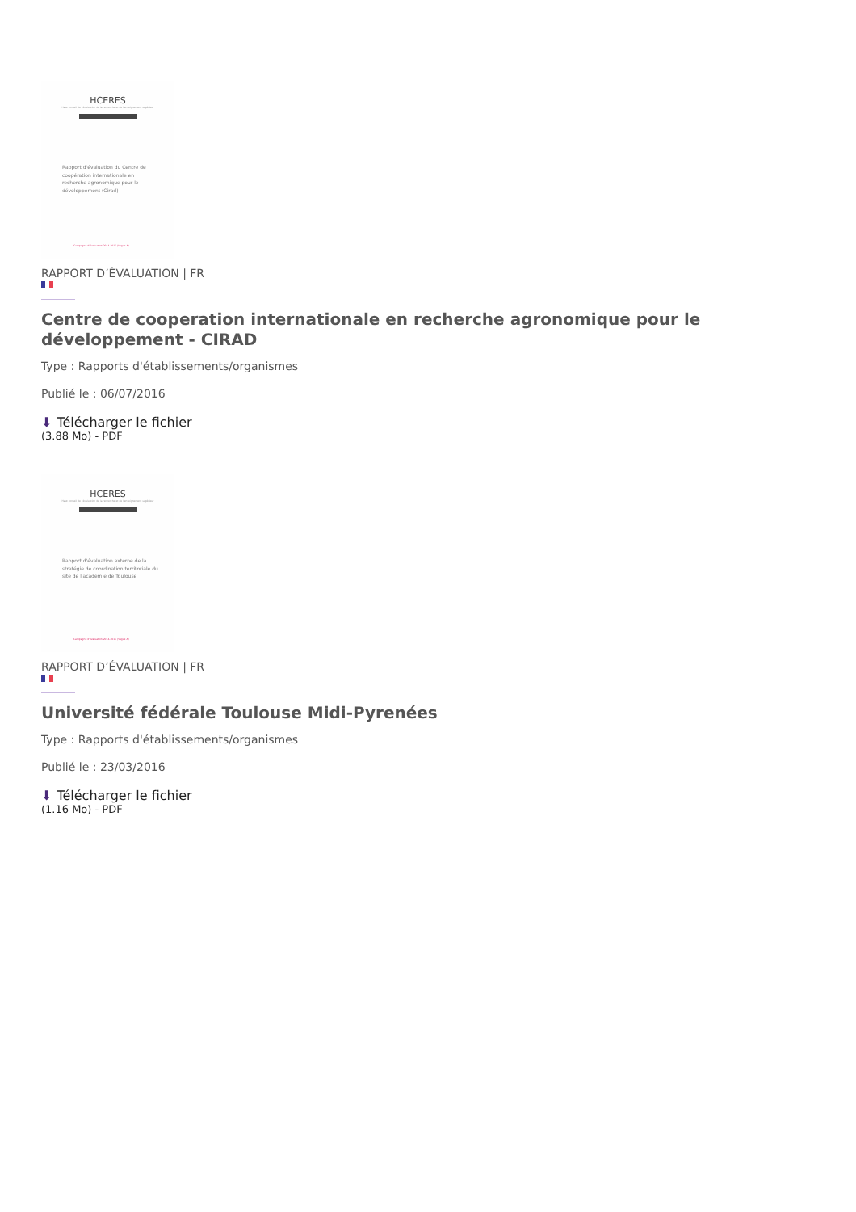HCERES
Haut conseil de l'évaluation de la recherche et de l'enseignement supérieur
Rapport d'évaluation du Centre de coopération internationale en recherche agronomique pour le développement (Cirad)
Campagne d'évaluation 2014-2015 (Vague A)
RAPPORT D’ÉVALUATION | FR
Centre de cooperation internationale en recherche agronomique pour le développement - CIRAD
Type : Rapports d'établissements/organismes
Publié le : 06/07/2016
⬇ Télécharger le fichier
(3.88 Mo) - PDF
HCERES
Haut conseil de l'évaluation de la recherche et de l'enseignement supérieur
Rapport d'évaluation externe de la stratégie de coordination territoriale du site de l'académie de Toulouse
Campagne d'évaluation 2014-2015 (Vague A)
RAPPORT D’ÉVALUATION | FR
Université fédérale Toulouse Midi-Pyrenées
Type : Rapports d'établissements/organismes
Publié le : 23/03/2016
⬇ Télécharger le fichier
(1.16 Mo) - PDF